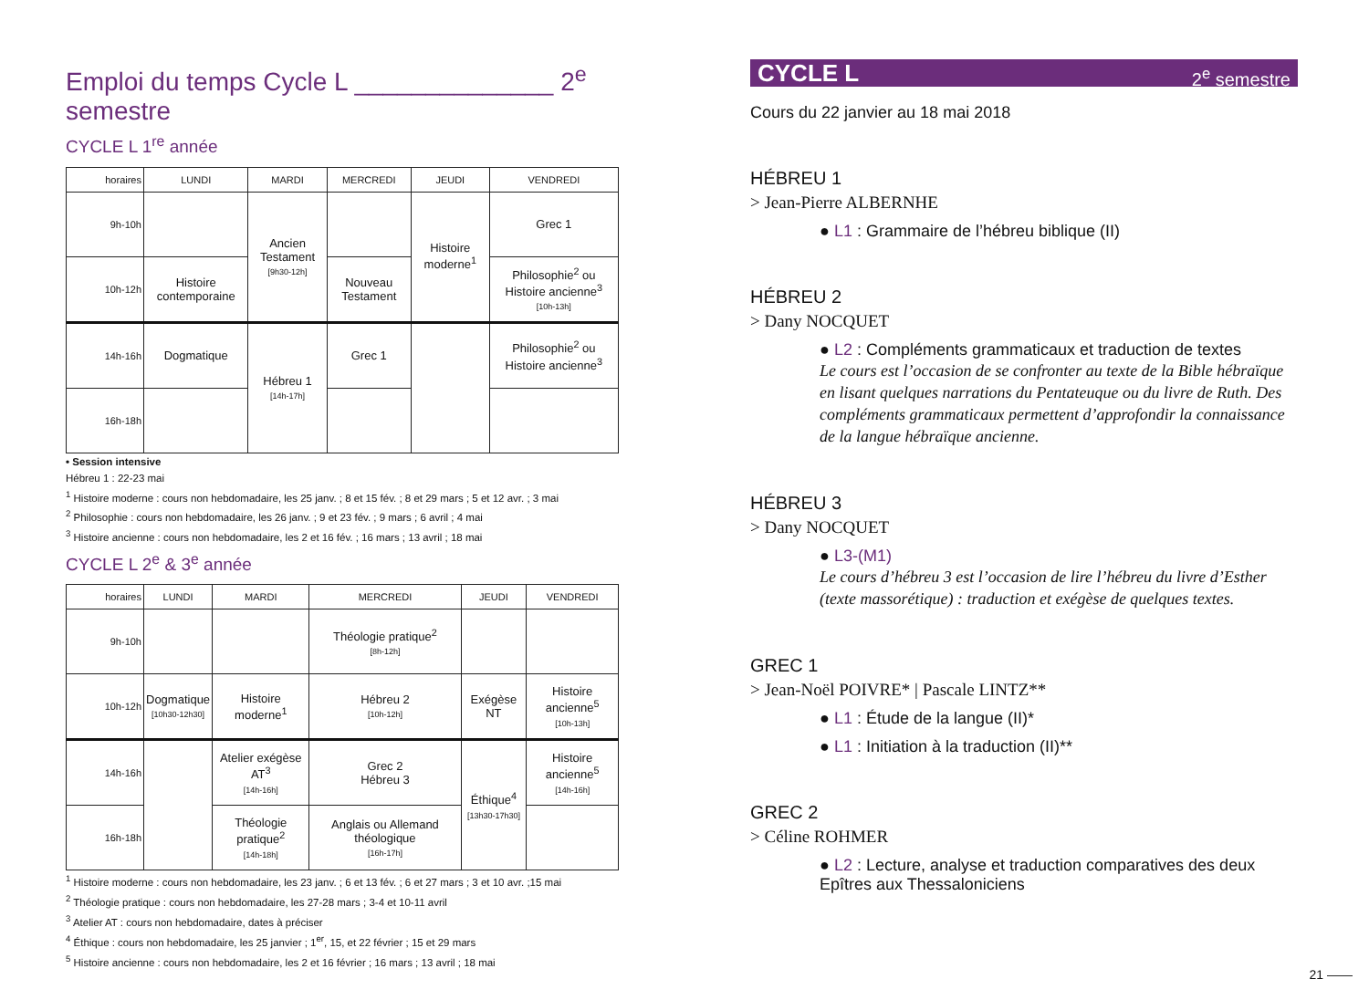Emploi du temps Cycle L ______________ 2<sup>e</sup> semestre
CYCLE L 1<sup>re</sup> année
| horaires | LUNDI | MARDI | MERCREDI | JEUDI | VENDREDI |
| --- | --- | --- | --- | --- | --- |
| 9h-10h | | Ancien Testament [9h30-12h] | | Histoire moderne<sup>1</sup> | Grec 1 |
| 10h-12h | Histoire contemporaine | | Nouveau Testament | | Philosophie<sup>2</sup> ou Histoire ancienne<sup>3</sup> [10h-13h] |
| 14h-16h | Dogmatique | Hébreu 1 [14h-17h] | Grec 1 | | Philosophie<sup>2</sup> ou Histoire ancienne<sup>3</sup> |
| 16h-18h | | | | | |
• Session intensive
Hébreu 1 : 22-23 mai
<sup>1</sup> Histoire moderne : cours non hebdomadaire, les 25 janv. ; 8 et 15 fév. ; 8 et 29 mars ; 5 et 12 avr. ; 3 mai
<sup>2</sup> Philosophie : cours non hebdomadaire, les 26 janv. ; 9 et 23 fév. ; 9 mars ; 6 avril ; 4 mai
<sup>3</sup> Histoire ancienne : cours non hebdomadaire, les 2 et 16 fév. ; 16 mars ; 13 avril ; 18 mai
CYCLE L 2<sup>e</sup> & 3<sup>e</sup> année
| horaires | LUNDI | MARDI | MERCREDI | JEUDI | VENDREDI |
| --- | --- | --- | --- | --- | --- |
| 9h-10h | | | Théologie pratique<sup>2</sup> [8h-12h] | | |
| 10h-12h | Dogmatique [10h30-12h30] | Histoire moderne<sup>1</sup> | Hébreu 2 [10h-12h] | Exégèse NT | Histoire ancienne<sup>5</sup> [10h-13h] |
| 14h-16h | | Atelier exégèse AT<sup>3</sup> [14h-16h] | Grec 2 Hébreu 3 | Éthique<sup>4</sup> [13h30-17h30] | Histoire ancienne<sup>5</sup> [14h-16h] |
| 16h-18h | | Théologie pratique<sup>2</sup> [14h-18h] | Anglais ou Allemand théologique [16h-17h] | | |
<sup>1</sup> Histoire moderne : cours non hebdomadaire, les 23 janv. ; 6 et 13 fév. ; 6 et 27 mars ; 3 et 10 avr. ;15 mai
<sup>2</sup> Théologie pratique : cours non hebdomadaire, les 27-28 mars ; 3-4 et 10-11 avril
<sup>3</sup> Atelier AT : cours non hebdomadaire, dates à préciser
<sup>4</sup> Éthique : cours non hebdomadaire, les 25 janvier ; 1<sup>er</sup>, 15, et 22 février ; 15 et 29 mars
<sup>5</sup> Histoire ancienne : cours non hebdomadaire, les 2 et 16 février ; 16 mars ; 13 avril ; 18 mai
CYCLE L 2<sup>e</sup> semestre
Cours du 22 janvier au 18 mai 2018
HÉBREU 1
> Jean-Pierre ALBERNHE
● L1 : Grammaire de l’hébreu biblique (II)
HÉBREU 2
> Dany NOCQUET
● L2 : Compléments grammaticaux et traduction de textes
Le cours est l’occasion de se confronter au texte de la Bible hébraïque en lisant quelques narrations du Pentateuque ou du livre de Ruth. Des compléments grammaticaux permettent d’approfondir la connaissance de la langue hébraïque ancienne.
HÉBREU 3
> Dany NOCQUET
● L3-(M1)
Le cours d’hébreu 3 est l’occasion de lire l’hébreu du livre d’Esther (texte massorétique) : traduction et exégèse de quelques textes.
GREC 1
> Jean-Noël POIVRE* | Pascale LINTZ**
● L1 : Étude de la langue (II)*
● L1 : Initiation à la traduction (II)**
GREC 2
> Céline ROHMER
● L2 : Lecture, analyse et traduction comparatives des deux Epîtres aux Thessaloniciens
21 ——